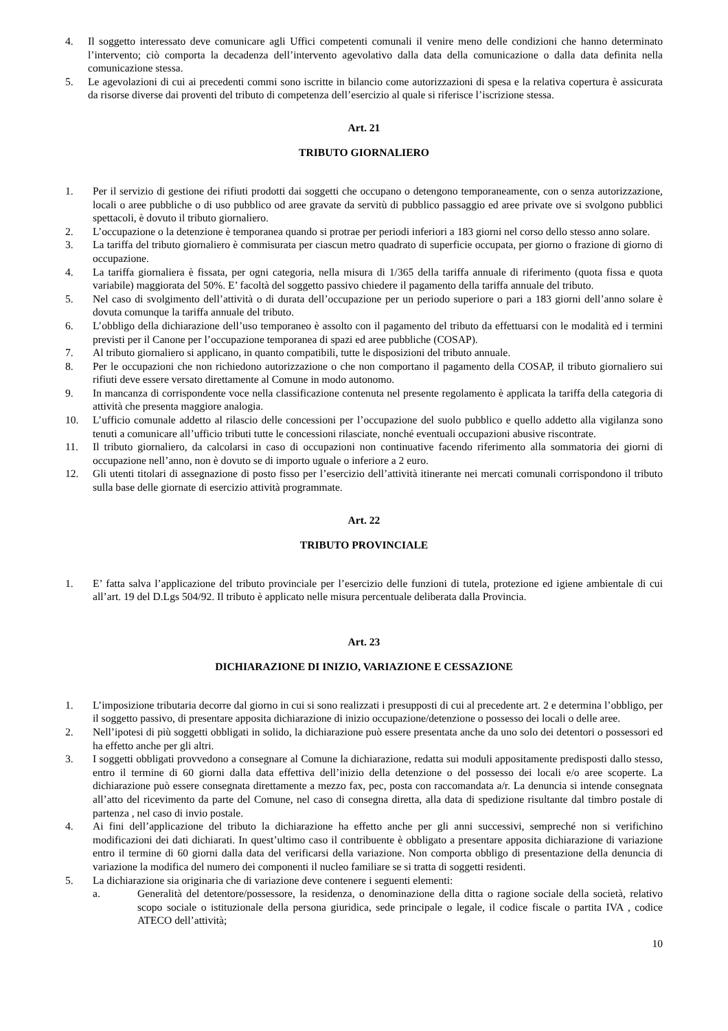4. Il soggetto interessato deve comunicare agli Uffici competenti comunali il venire meno delle condizioni che hanno determinato l’intervento; ciò comporta la decadenza dell’intervento agevolativo dalla data della comunicazione o dalla data definita nella comunicazione stessa.
5. Le agevolazioni di cui ai precedenti commi sono iscritte in bilancio come autorizzazioni di spesa e la relativa copertura è assicurata da risorse diverse dai proventi del tributo di competenza dell’esercizio al quale si riferisce l’iscrizione stessa.
Art. 21
TRIBUTO GIORNALIERO
1. Per il servizio di gestione dei rifiuti prodotti dai soggetti che occupano o detengono temporaneamente, con o senza autorizzazione, locali o aree pubbliche o di uso pubblico od aree gravate da servitù di pubblico passaggio ed aree private ove si svolgono pubblici spettacoli, è dovuto il tributo giornaliero.
2. L’occupazione o la detenzione è temporanea quando si protrae per periodi inferiori a 183 giorni nel corso dello stesso anno solare.
3. La tariffa del tributo giornaliero è commisurata per ciascun metro quadrato di superficie occupata, per giorno o frazione di giorno di occupazione.
4. La tariffa giornaliera è fissata, per ogni categoria, nella misura di 1/365 della tariffa annuale di riferimento (quota fissa e quota variabile) maggiorata del 50%. E’ facoltà del soggetto passivo chiedere il pagamento della tariffa annuale del tributo.
5. Nel caso di svolgimento dell’attività o di durata dell’occupazione per un periodo superiore o pari a 183 giorni dell’anno solare è dovuta comunque la tariffa annuale del tributo.
6. L’obbligo della dichiarazione dell’uso temporaneo è assolto con il pagamento del tributo da effettuarsi con le modalità ed i termini previsti per il Canone per l’occupazione temporanea di spazi ed aree pubbliche (COSAP).
7. Al tributo giornaliero si applicano, in quanto compatibili, tutte le disposizioni del tributo annuale.
8. Per le occupazioni che non richiedono autorizzazione o che non comportano il pagamento della COSAP, il tributo giornaliero sui rifiuti deve essere versato direttamente al Comune in modo autonomo.
9. In mancanza di corrispondente voce nella classificazione contenuta nel presente regolamento è applicata la tariffa della categoria di attività che presenta maggiore analogia.
10. L’ufficio comunale addetto al rilascio delle concessioni per l’occupazione del suolo pubblico e quello addetto alla vigilanza sono tenuti a comunicare all’ufficio tributi tutte le concessioni rilasciate, nonché eventuali occupazioni abusive riscontrate.
11. Il tributo giornaliero, da calcolarsi in caso di occupazioni non continuative facendo riferimento alla sommatoria dei giorni di occupazione nell’anno, non è dovuto se di importo uguale o inferiore a 2 euro.
12. Gli utenti titolari di assegnazione di posto fisso per l’esercizio dell’attività itinerante nei mercati comunali corrispondono il tributo sulla base delle giornate di esercizio attività programmate.
Art. 22
TRIBUTO PROVINCIALE
1. E’ fatta salva l’applicazione del tributo provinciale per l’esercizio delle funzioni di tutela, protezione ed igiene ambientale di cui all’art. 19 del D.Lgs 504/92. Il tributo è applicato nelle misura percentuale deliberata dalla Provincia.
Art. 23
DICHIARAZIONE DI INIZIO, VARIAZIONE E CESSAZIONE
1. L’imposizione tributaria decorre dal giorno in cui si sono realizzati i presupposti di cui al precedente art. 2 e determina l’obbligo, per il soggetto passivo, di presentare apposita dichiarazione di inizio occupazione/detenzione o possesso dei locali o delle aree.
2. Nell’ipotesi di più soggetti obbligati in solido, la dichiarazione può essere presentata anche da uno solo dei detentori o possessori ed ha effetto anche per gli altri.
3. I soggetti obbligati provvedono a consegnare al Comune la dichiarazione, redatta sui moduli appositamente predisposti dallo stesso, entro il termine di 60 giorni dalla data effettiva dell’inizio della detenzione o del possesso dei locali e/o aree scoperte. La dichiarazione può essere consegnata direttamente a mezzo fax, pec, posta con raccomandata a/r. La denuncia si intende consegnata all’atto del ricevimento da parte del Comune, nel caso di consegna diretta, alla data di spedizione risultante dal timbro postale di partenza , nel caso di invio postale.
4. Ai fini dell’applicazione del tributo la dichiarazione ha effetto anche per gli anni successivi, sempreché non si verifichino modificazioni dei dati dichiarati. In quest’ultimo caso il contribuente è obbligato a presentare apposita dichiarazione di variazione entro il termine di 60 giorni dalla data del verificarsi della variazione. Non comporta obbligo di presentazione della denuncia di variazione la modifica del numero dei componenti il nucleo familiare se si tratta di soggetti residenti.
5. La dichiarazione sia originaria che di variazione deve contenere i seguenti elementi:
a. Generalità del detentore/possessore, la residenza, o denominazione della ditta o ragione sociale della società, relativo scopo sociale o istituzionale della persona giuridica, sede principale o legale, il codice fiscale o partita IVA , codice ATECO dell’attività;
10